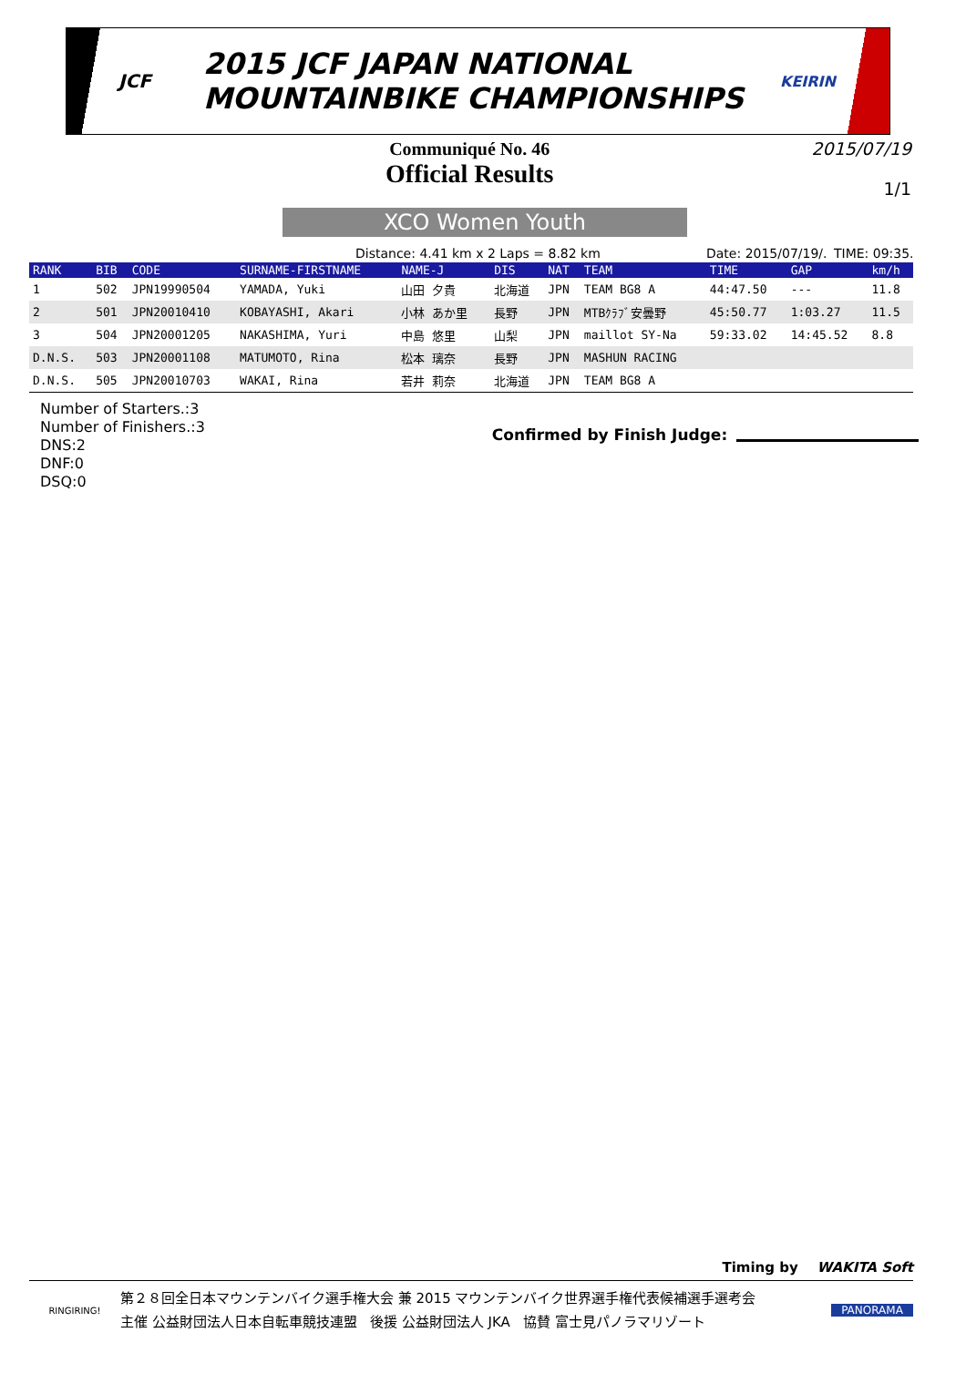JCF
2015 JCF JAPAN NATIONAL
MOUNTAINBIKE CHAMPIONSHIPS
KEIRIN
Communiqué No. 46
Official Results
2015/07/19
1/1
XCO Women Youth
Distance: 4.41 km x 2 Laps = 8.82 km Date: 2015/07/19/. TIME: 09:35.
| RANK | BIB | CODE | SURNAME-FIRSTNAME | NAME-J | DIS | NAT | TEAM | TIME | GAP | km/h |
| --- | --- | --- | --- | --- | --- | --- | --- | --- | --- | --- |
| 1 | 502 | JPN19990504 | YAMADA, Yuki | 山田 夕貴 | 北海道 | JPN | TEAM BG8 A | 44:47.50 | --- | 11.8 |
| 2 | 501 | JPN20010410 | KOBAYASHI, Akari | 小林 あか里 | 長野 | JPN | MTBｸﾗﾌﾞ安曇野 | 45:50.77 | 1:03.27 | 11.5 |
| 3 | 504 | JPN20001205 | NAKASHIMA, Yuri | 中島 悠里 | 山梨 | JPN | maillot SY-Na | 59:33.02 | 14:45.52 | 8.8 |
| D.N.S. | 503 | JPN20001108 | MATUMOTO, Rina | 松本 璃奈 | 長野 | JPN | MASHUN RACING | | | |
| D.N.S. | 505 | JPN20010703 | WAKAI, Rina | 若井 莉奈 | 北海道 | JPN | TEAM BG8 A | | | |
Number of Starters.:3
Number of Finishers.:3
DNS:2
DNF:0
DSQ:0
Confirmed by Finish Judge:
Timing by WAKITA Soft
RINGIRING!
第２８回全日本マウンテンバイク選手権大会 兼 2015 マウンテンバイク世界選手権代表候補選手選考会
主催 公益財団法人日本自転車競技連盟 後援 公益財団法人 JKA 協賛 富士見パノラマリゾート
PANORAMA